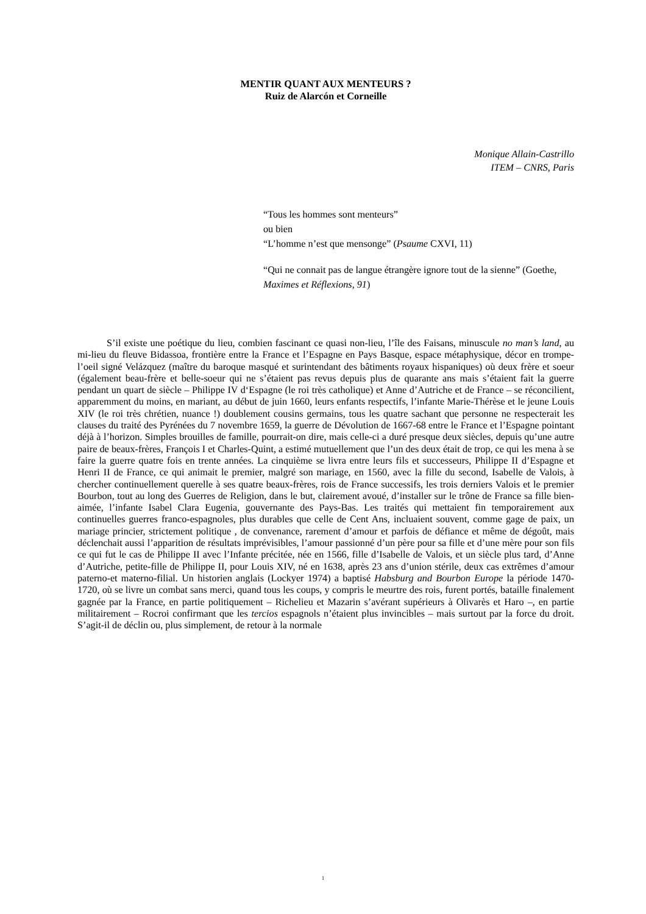MENTIR QUANT AUX MENTEURS ?
Ruiz de Alarcón et Corneille
Monique Allain-Castrillo
ITEM – CNRS, Paris
“Tous les hommes sont menteurs”
ou bien
“L’homme n’est que mensonge” (Psaume CXVI, 11)
“Qui ne connait pas de langue étrangère ignore tout de la sienne” (Goethe, Maximes et Réflexions, 91)
S’il existe une poétique du lieu, combien fascinant ce quasi non-lieu, l’île des Faisans, minuscule no man’s land, au mi-lieu du fleuve Bidassoa, frontière entre la France et l’Espagne en Pays Basque, espace métaphysique, décor en trompe-l’oeil signé Velázquez (maître du baroque masqué et surintendant des bâtiments royaux hispaniques) où deux frère et soeur (également beau-frère et belle-soeur qui ne s’étaient pas revus depuis plus de quarante ans mais s’étaient fait la guerre pendant un quart de siècle – Philippe IV d‘Espagne (le roi très catholique) et Anne d’Autriche et de France – se réconcilient, apparemment du moins, en mariant, au début de juin 1660, leurs enfants respectifs, l’infante Marie-Thérèse et le jeune Louis XIV (le roi très chrétien, nuance !) doublement cousins germains, tous les quatre sachant que personne ne respecterait les clauses du traité des Pyrénées du 7 novembre 1659, la guerre de Dévolution de 1667-68 entre le France et l’Espagne pointant déjà à l’horizon. Simples brouilles de famille, pourrait-on dire, mais celle-ci a duré presque deux siècles, depuis qu’une autre paire de beaux-frères, François I et Charles-Quint, a estimé mutuellement que l’un des deux était de trop, ce qui les mena à se faire la guerre quatre fois en trente années. La cinquième se livra entre leurs fils et successeurs, Philippe II d’Espagne et Henri II de France, ce qui animait le premier, malgré son mariage, en 1560, avec la fille du second, Isabelle de Valois, à chercher continuellement querelle à ses quatre beaux-frères, rois de France successifs, les trois derniers Valois et le premier Bourbon, tout au long des Guerres de Religion, dans le but, clairement avoué, d’installer sur le trône de France sa fille bien-aimée, l’infante Isabel Clara Eugenia, gouvernante des Pays-Bas. Les traités qui mettaient fin temporairement aux continuelles guerres franco-espagnoles, plus durables que celle de Cent Ans, incluaient souvent, comme gage de paix, un mariage princier, strictement politique , de convenance, rarement d’amour et parfois de défiance et même de dégoût, mais déclenchait aussi l’apparition de résultats imprévisibles, l’amour passionné d’un père pour sa fille et d’une mère pour son fils ce qui fut le cas de Philippe II avec l’Infante précitée, née en 1566, fille d’Isabelle de Valois, et un siècle plus tard, d’Anne d’Autriche, petite-fille de Philippe II, pour Louis XIV, né en 1638, après 23 ans d’union stérile, deux cas extrêmes d’amour paterno-et materno-filial. Un historien anglais (Lockyer 1974) a baptisé Habsburg and Bourbon Europe la période 1470-1720, où se livre un combat sans merci, quand tous les coups, y compris le meurtre des rois, furent portés, bataille finalement gagnée par la France, en partie politiquement – Richelieu et Mazarin s’avérant supérieurs à Olivarès et Haro –, en partie militairement – Rocroi confirmant que les tercios espagnols n’étaient plus invincibles – mais surtout par la force du droit. S’agit-il de déclin ou, plus simplement, de retour à la normale
1